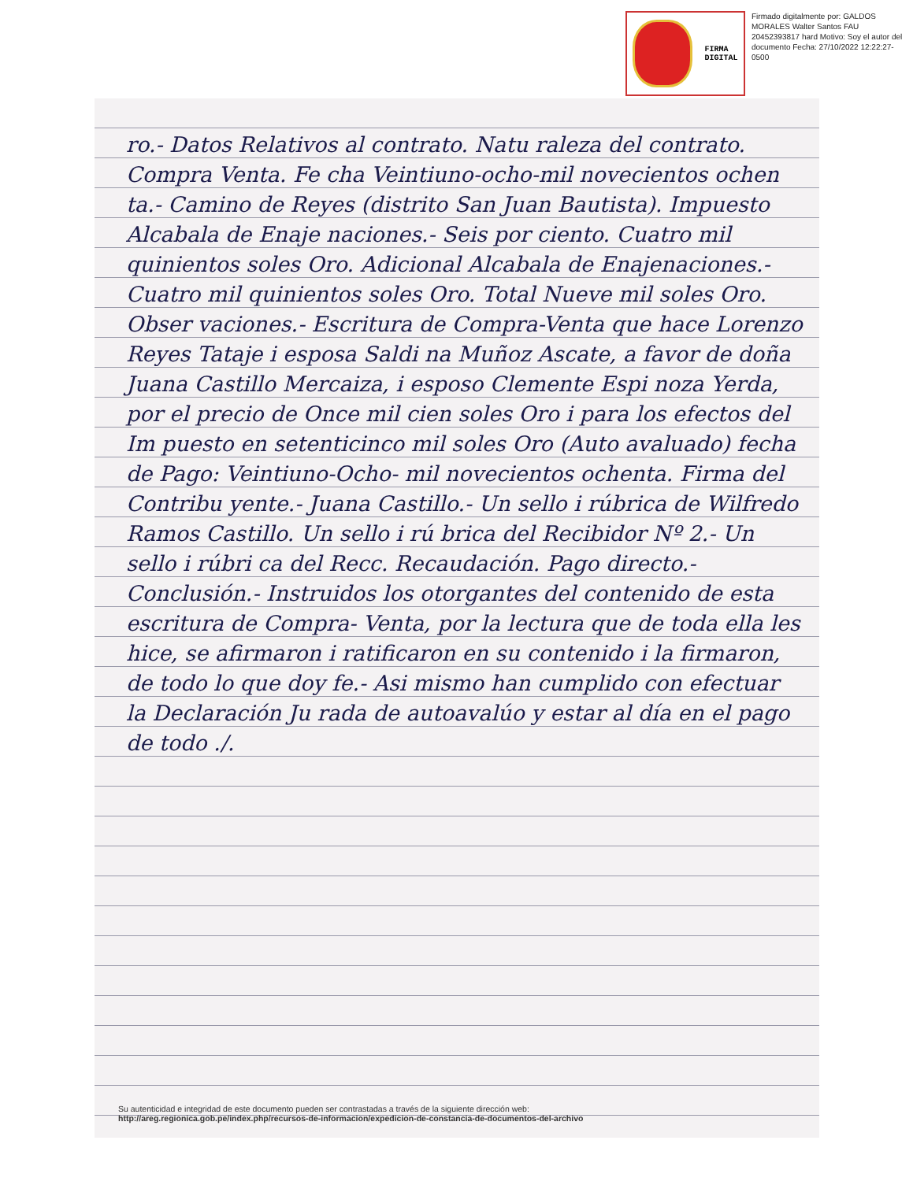FIRMA
DIGITAL
Firmado digitalmente por: GALDOS MORALES Walter Santos FAU 20452393817 hard Motivo: Soy el autor del documento Fecha: 27/10/2022 12:22:27-0500
ro.- Datos Relativos al contrato. Natu raleza del contrato. Compra Venta. Fe cha Veintiuno-ocho-mil novecientos ochen ta.- Camino de Reyes (distrito San Juan Bautista). Impuesto Alcabala de Enaje naciones.- Seis por ciento. Cuatro mil quinientos soles Oro. Adicional Alcabala de Enajenaciones.- Cuatro mil quinientos soles Oro. Total Nueve mil soles Oro. Obser vaciones.- Escritura de Compra-Venta que hace Lorenzo Reyes Tataje i esposa Saldi na Muñoz Ascate, a favor de doña Juana Castillo Mercaiza, i esposo Clemente Espi noza Yerda, por el precio de Once mil cien soles Oro i para los efectos del Im puesto en setenticinco mil soles Oro (Auto avaluado) fecha de Pago: Veintiuno-Ocho- mil novecientos ochenta. Firma del Contribu yente.- Juana Castillo.- Un sello i rúbrica de Wilfredo Ramos Castillo. Un sello i rú brica del Recibidor Nº 2.- Un sello i rúbri ca del Recc. Recaudación. Pago directo.- Conclusión.- Instruidos los otorgantes del contenido de esta escritura de Compra- Venta, por la lectura que de toda ella les hice, se afirmaron i ratificaron en su contenido i la firmaron, de todo lo que doy fe.- Asi mismo han cumplido con efectuar la Declaración Ju rada de autoavalúo y estar al día en el pago de todo ./.
Su autenticidad e integridad de este documento pueden ser contrastadas a través de la siguiente dirección web:
http://areg.regionica.gob.pe/index.php/recursos-de-informacion/expedicion-de-constancia-de-documentos-del-archivo